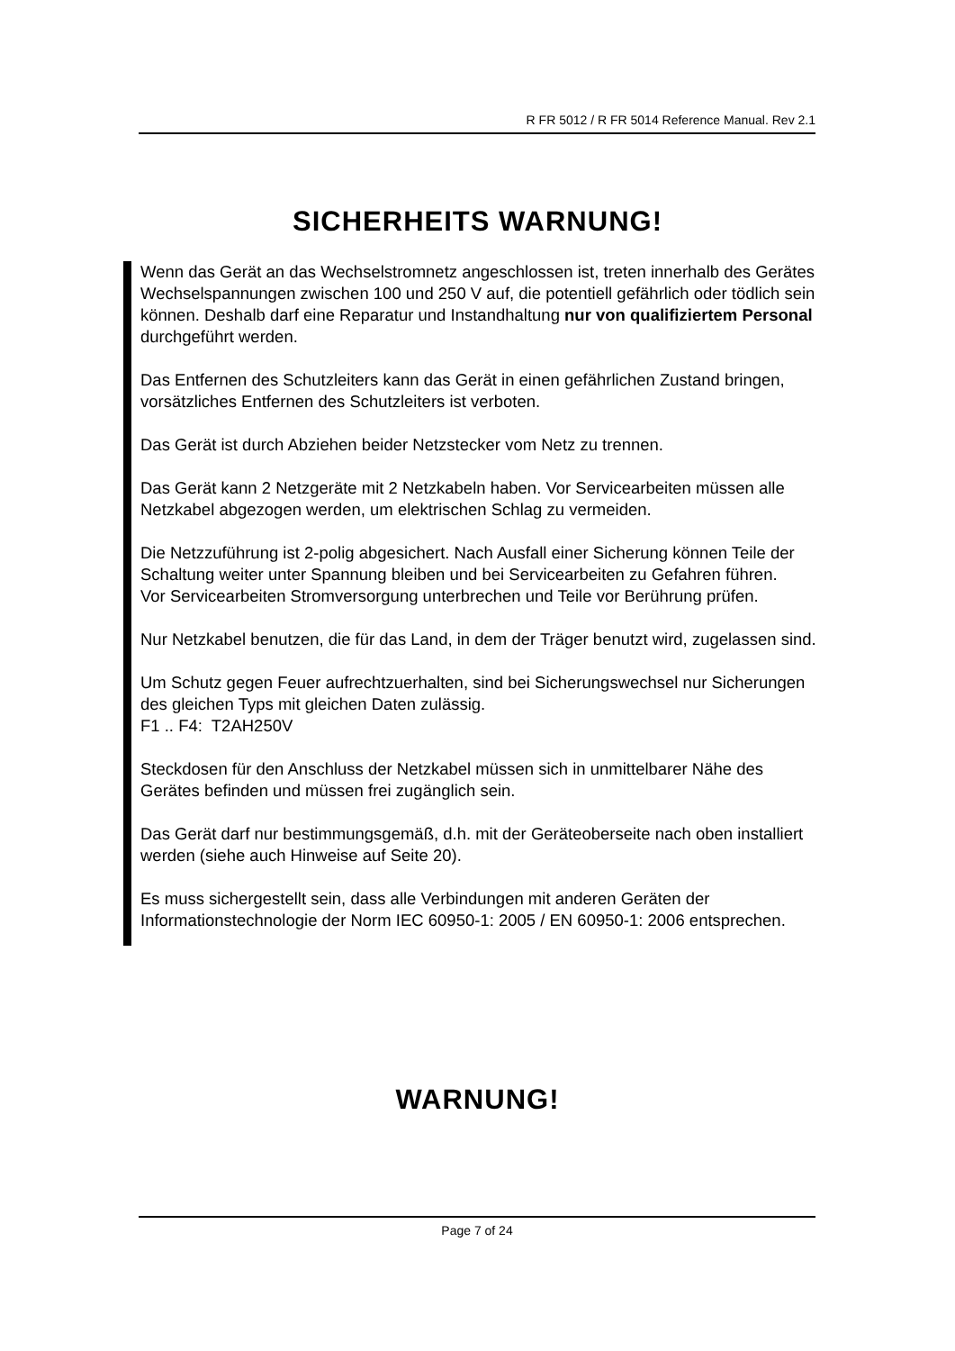R FR 5012 / R FR 5014 Reference Manual. Rev 2.1
SICHERHEITS WARNUNG!
Wenn das Gerät an das Wechselstromnetz angeschlossen ist, treten innerhalb des Gerätes Wechselspannungen zwischen 100 und 250 V auf, die potentiell gefährlich oder tödlich sein können. Deshalb darf eine Reparatur und Instandhaltung nur von qualifiziertem Personal durchgeführt werden.
Das Entfernen des Schutzleiters kann das Gerät in einen gefährlichen Zustand bringen, vorsätzliches Entfernen des Schutzleiters ist verboten.
Das Gerät ist durch Abziehen beider Netzstecker vom Netz zu trennen.
Das Gerät kann 2 Netzgeräte mit 2 Netzkabeln haben. Vor Servicearbeiten müssen alle Netzkabel abgezogen werden, um elektrischen Schlag zu vermeiden.
Die Netzzuführung ist 2-polig abgesichert. Nach Ausfall einer Sicherung können Teile der Schaltung weiter unter Spannung bleiben und bei Servicearbeiten zu Gefahren führen.
Vor Servicearbeiten Stromversorgung unterbrechen und Teile vor Berührung prüfen.
Nur Netzkabel benutzen, die für das Land, in dem der Träger benutzt wird, zugelassen sind.
Um Schutz gegen Feuer aufrechtzuerhalten, sind bei Sicherungswechsel nur Sicherungen des gleichen Typs mit gleichen Daten zulässig.
F1 .. F4: T2AH250V
Steckdosen für den Anschluss der Netzkabel müssen sich in unmittelbarer Nähe des Gerätes befinden und müssen frei zugänglich sein.
Das Gerät darf nur bestimmungsgemäß, d.h. mit der Geräteoberseite nach oben installiert werden (siehe auch Hinweise auf Seite 20).
Es muss sichergestellt sein, dass alle Verbindungen mit anderen Geräten der Informationstechnologie der Norm IEC 60950-1: 2005 / EN 60950-1: 2006 entsprechen.
WARNUNG!
Page 7 of 24